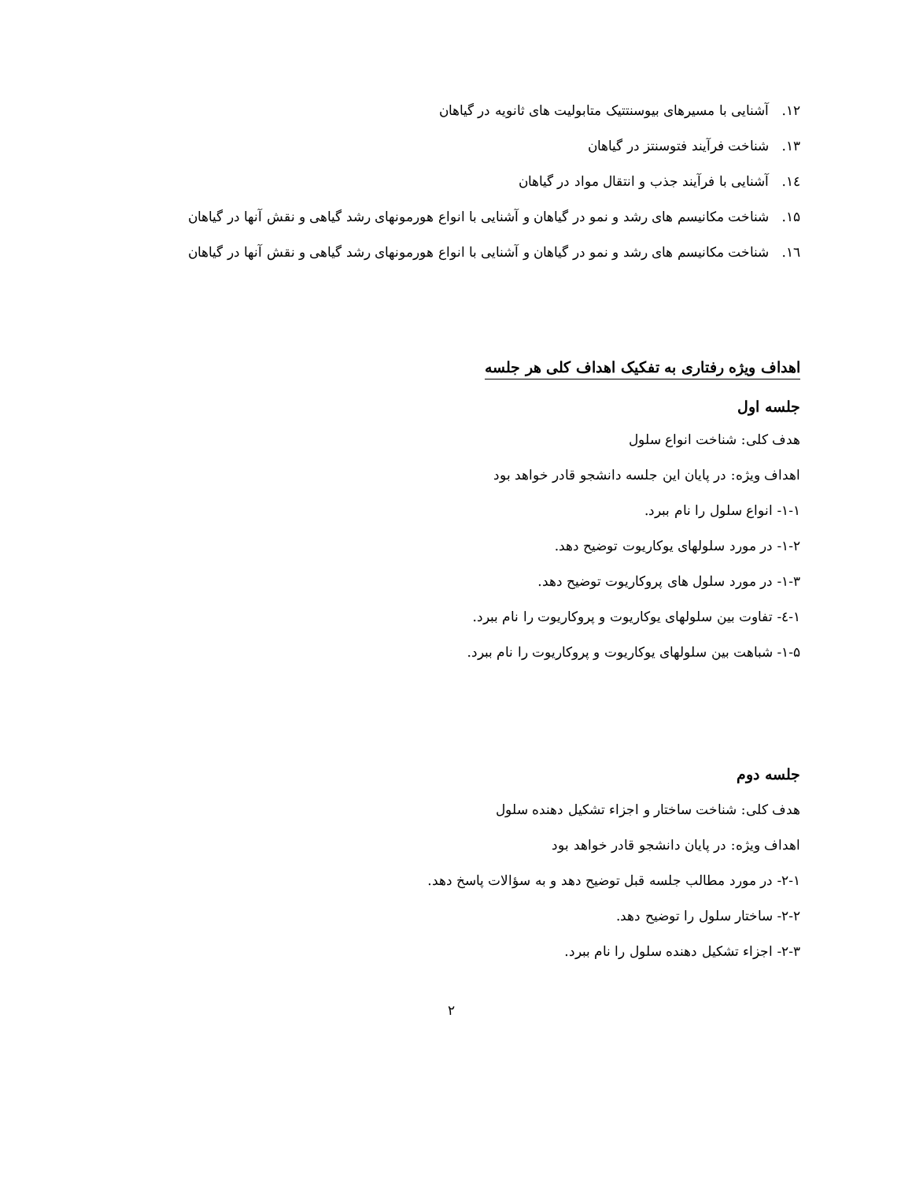۱۲. آشنایی با مسیرهای بیوسنتتیک متابولیت های ثانویه در گیاهان
۱۳. شناخت فرآیند فتوسنتز در گیاهان
۱٤. آشنایی با فرآیند جذب و انتقال مواد در گیاهان
۱۵. شناخت مکانیسم های رشد و نمو در گیاهان و آشنایی با انواع هورمونهای رشد گیاهی و نقش آنها در گیاهان
۱٦. شناخت مکانیسم های رشد و نمو در گیاهان و آشنایی با انواع هورمونهای رشد گیاهی و نقش آنها در گیاهان
اهداف ویژه رفتاری به تفکیک اهداف کلی هر جلسه
جلسه اول
هدف کلی: شناخت انواع سلول
اهداف ویژه: در پایان این جلسه دانشجو قادر خواهد بود
۱-۱- انواع سلول را نام ببرد.
۱-۲- در مورد سلولهای یوکاریوت توضیح دهد.
۱-۳- در مورد سلول های پروکاریوت توضیح دهد.
۱-٤- تفاوت بین سلولهای یوکاریوت و پروکاریوت را نام ببرد.
۱-۵- شباهت بین سلولهای یوکاریوت و پروکاریوت را نام ببرد.
جلسه دوم
هدف کلی: شناخت ساختار و اجزاء تشکیل دهنده سلول
اهداف ویژه: در پایان دانشجو قادر خواهد بود
۲-۱- در مورد مطالب جلسه قبل توضیح دهد و به سؤالات پاسخ دهد.
۲-۲- ساختار سلول را توضیح دهد.
۲-۳- اجزاء تشکیل دهنده سلول را نام ببرد.
۲